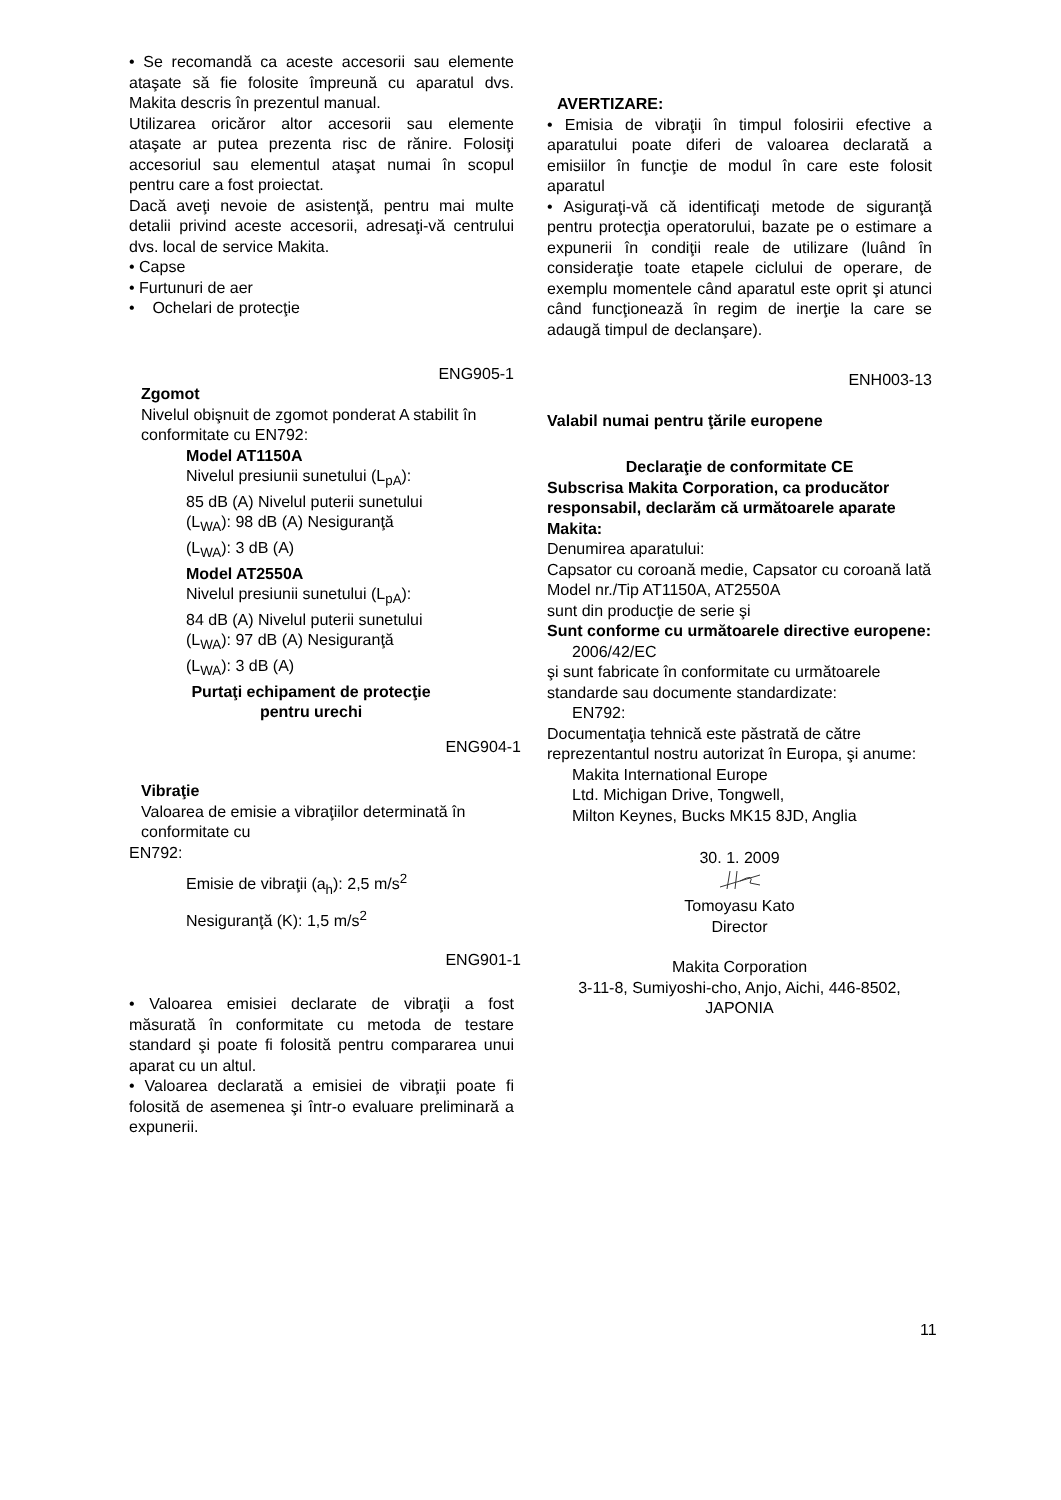• Se recomandă ca aceste accesorii sau elemente ataşate să fie folosite împreună cu aparatul dvs. Makita descris în prezentul manual.
Utilizarea oricăror altor accesorii sau elemente ataşate ar putea prezenta risc de rănire. Folosiţi accesoriul sau elementul ataşat numai în scopul pentru care a fost proiectat.
Dacă aveţi nevoie de asistenţă, pentru mai multe detalii privind aceste accesorii, adresaţi-vă centrului dvs. local de service Makita.
• Capse
• Furtunuri de aer
• Ochelari de protecţie
ENG905-1
Zgomot
Nivelul obişnuit de zgomot ponderat A stabilit în conformitate cu EN792:
Model AT1150A
Nivelul presiunii sunetului (L<sub>pA</sub>):
85 dB (A) Nivelul puterii sunetului
(L<sub>WA</sub>): 98 dB (A) Nesiguranţă
(L<sub>WA</sub>): 3 dB (A)
Model AT2550A
Nivelul presiunii sunetului (L<sub>pA</sub>):
84 dB (A) Nivelul puterii sunetului
(L<sub>WA</sub>): 97 dB (A) Nesiguranţă
(L<sub>WA</sub>): 3 dB (A)
Purtaţi echipament de protecţie pentru urechi
ENG904-1
Vibraţie
Valoarea de emisie a vibraţiilor determinată în conformitate cu
EN792:
Emisie de vibraţii (a<sub>h</sub>): 2,5 m/s<sup>2</sup>
Nesiguranţă (K): 1,5 m/s<sup>2</sup>
ENG901-1
• Valoarea emisiei declarate de vibraţii a fost măsurată în conformitate cu metoda de testare standard şi poate fi folosită pentru compararea unui aparat cu un altul.
• Valoarea declarată a emisiei de vibraţii poate fi folosită de asemenea şi într-o evaluare preliminară a expunerii.
AVERTIZARE:
• Emisia de vibraţii în timpul folosirii efective a aparatului poate diferi de valoarea declarată a emisiilor în funcţie de modul în care este folosit aparatul
• Asiguraţi-vă că identificaţi metode de siguranţă pentru protecţia operatorului, bazate pe o estimare a expunerii în condiţii reale de utilizare (luând în consideraţie toate etapele ciclului de operare, de exemplu momentele când aparatul este oprit şi atunci când funcţionează în regim de inerţie la care se adaugă timpul de declanşare).
ENH003-13
Valabil numai pentru ţările europene
Declaraţie de conformitate CE
Subscrisa Makita Corporation, ca producător responsabil, declarăm că următoarele aparate Makita:
Denumirea aparatului:
Capsator cu coroană medie, Capsator cu coroană lată
Model nr./Tip AT1150A, AT2550A
sunt din producţie de serie şi
Sunt conforme cu următoarele directive europene:
2006/42/EC
şi sunt fabricate în conformitate cu următoarele standarde sau documente standardizate:
EN792:
Documentaţia tehnică este păstrată de către reprezentantul nostru autorizat în Europa, şi anume:
Makita International Europe
Ltd. Michigan Drive, Tongwell,
Milton Keynes, Bucks MK15 8JD, Anglia
30. 1. 2009
Tomoyasu Kato
Director
Makita Corporation
3-11-8, Sumiyoshi-cho, Anjo, Aichi, 446-8502, JAPONIA
11